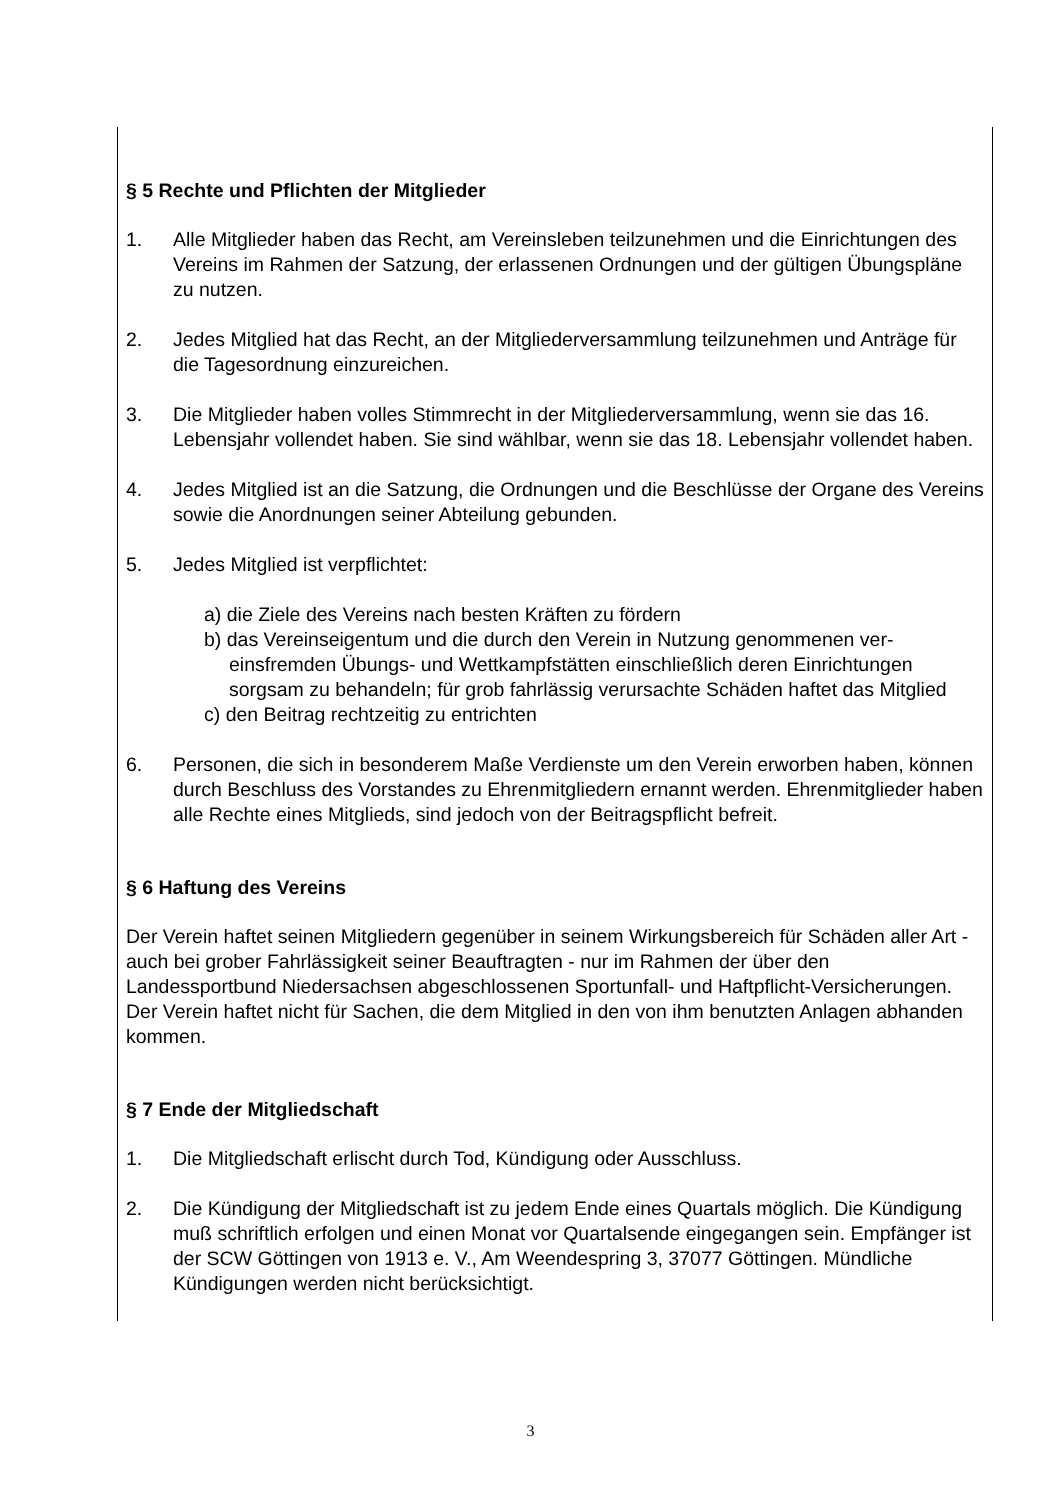§ 5 Rechte und Pflichten der Mitglieder
1. Alle Mitglieder haben das Recht, am Vereinsleben teilzunehmen und die Einrichtungen des Vereins im Rahmen der Satzung, der erlassenen Ordnungen und der gültigen Übungspläne zu nutzen.
2. Jedes Mitglied hat das Recht, an der Mitgliederversammlung teilzunehmen und Anträge für die Tagesordnung einzureichen.
3. Die Mitglieder haben volles Stimmrecht in der Mitgliederversammlung, wenn sie das 16. Lebensjahr vollendet haben. Sie sind wählbar, wenn sie das 18. Lebensjahr vollendet haben.
4. Jedes Mitglied ist an die Satzung, die Ordnungen und die Beschlüsse der Organe des Vereins sowie die Anordnungen seiner Abteilung gebunden.
5. Jedes Mitglied ist verpflichtet:
a) die Ziele des Vereins nach besten Kräften zu fördern
b) das Vereinseigentum und die durch den Verein in Nutzung genommenen ver-einsfremden Übungs- und Wettkampfstätten einschließlich deren Einrichtungen sorgsam zu behandeln; für grob fahrlässig verursachte Schäden haftet das Mitglied
c) den Beitrag rechtzeitig zu entrichten
6. Personen, die sich in besonderem Maße Verdienste um den Verein erworben haben, können durch Beschluss des Vorstandes zu Ehrenmitgliedern ernannt werden. Ehrenmitglieder haben alle Rechte eines Mitglieds, sind jedoch von der Beitragspflicht befreit.
§ 6 Haftung des Vereins
Der Verein haftet seinen Mitgliedern gegenüber in seinem Wirkungsbereich für Schäden aller Art - auch bei grober Fahrlässigkeit seiner Beauftragten - nur im Rahmen der über den Landessportbund Niedersachsen abgeschlossenen Sportunfall- und Haftpflicht-Versicherungen. Der Verein haftet nicht für Sachen, die dem Mitglied in den von ihm benutzten Anlagen abhanden kommen.
§ 7 Ende der Mitgliedschaft
1. Die Mitgliedschaft erlischt durch Tod, Kündigung oder Ausschluss.
2. Die Kündigung der Mitgliedschaft ist zu jedem Ende eines Quartals möglich. Die Kündigung muß schriftlich erfolgen und einen Monat vor Quartalsende eingegangen sein. Empfänger ist der SCW Göttingen von 1913 e. V., Am Weendespring 3, 37077 Göttingen. Mündliche Kündigungen werden nicht berücksichtigt.
3